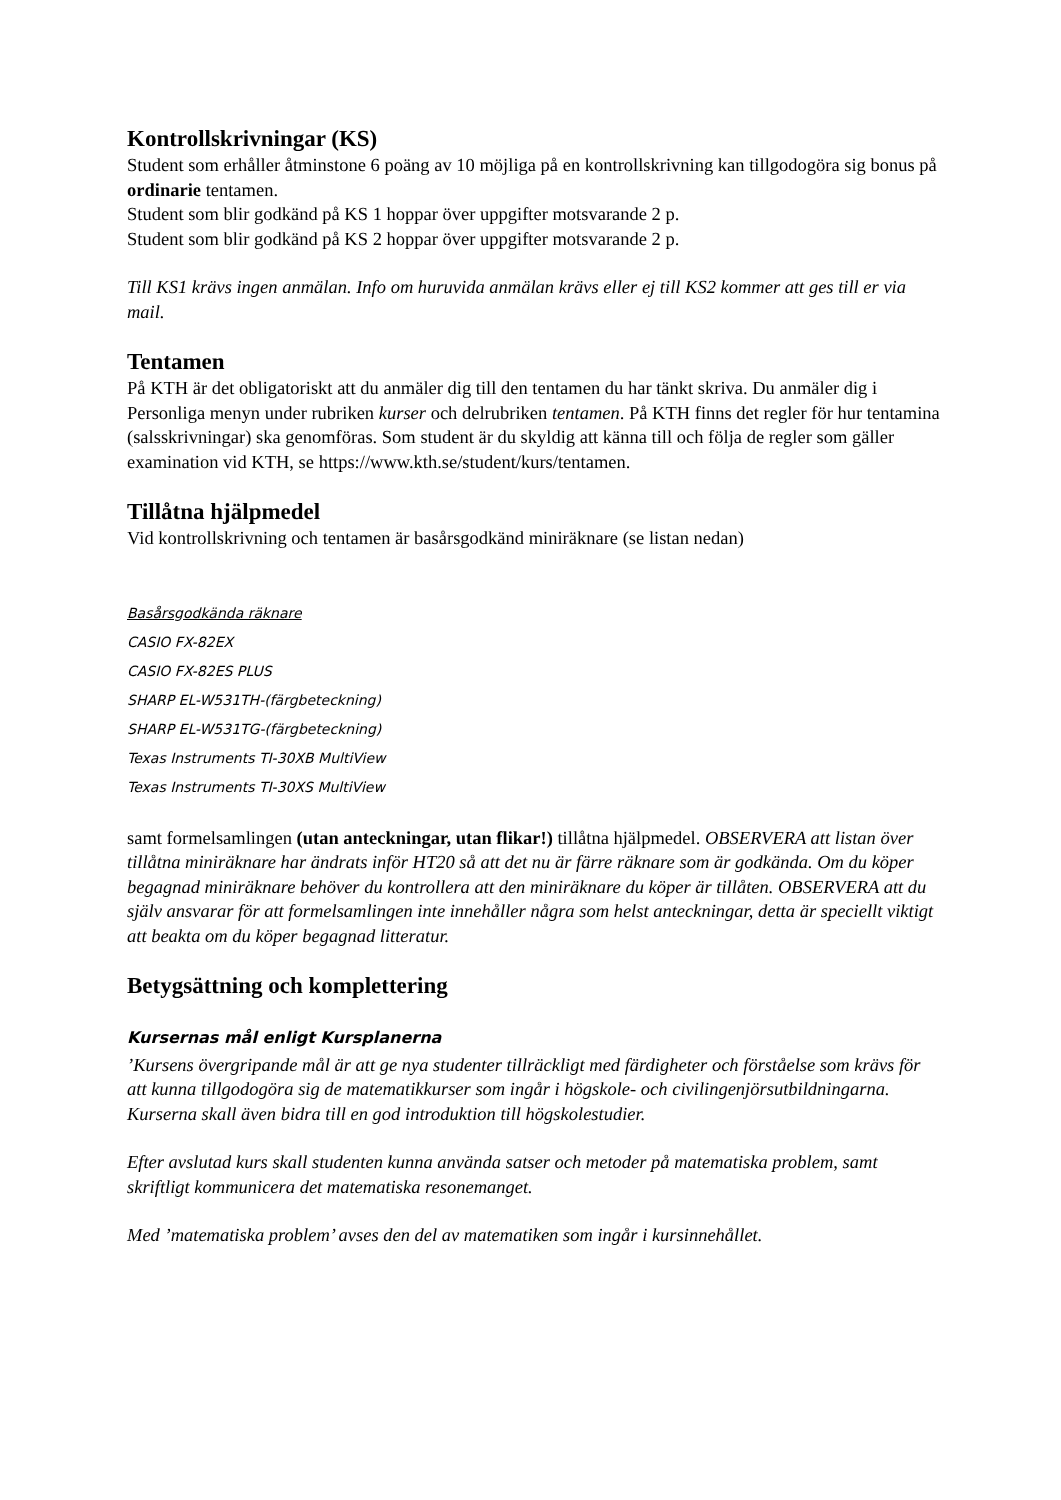Kontrollskrivningar (KS)
Student som erhåller åtminstone 6 poäng av 10 möjliga på en kontrollskrivning kan tillgodogöra sig bonus på ordinarie tentamen.
Student som blir godkänd på KS 1 hoppar över uppgifter motsvarande 2 p.
Student som blir godkänd på KS 2 hoppar över uppgifter motsvarande 2 p.
Till KS1 krävs ingen anmälan. Info om huruvida anmälan krävs eller ej till KS2 kommer att ges till er via mail.
Tentamen
På KTH är det obligatoriskt att du anmäler dig till den tentamen du har tänkt skriva. Du anmäler dig i Personliga menyn under rubriken kurser och delrubriken tentamen. På KTH finns det regler för hur tentamina (salsskrivningar) ska genomföras. Som student är du skyldig att känna till och följa de regler som gäller examination vid KTH, se https://www.kth.se/student/kurs/tentamen.
Tillåtna hjälpmedel
Vid kontrollskrivning och tentamen är basårsgodkänd miniräknare (se listan nedan)
Basårsgodkända räknare
CASIO FX-82EX
CASIO FX-82ES PLUS
SHARP EL-W531TH-(färgbeteckning)
SHARP EL-W531TG-(färgbeteckning)
Texas Instruments TI-30XB MultiView
Texas Instruments TI-30XS MultiView
samt formelsamlingen (utan anteckningar, utan flikar!) tillåtna hjälpmedel. OBSERVERA att listan över tillåtna miniräknare har ändrats inför HT20 så att det nu är färre räknare som är godkända. Om du köper begagnad miniräknare behöver du kontrollera att den miniräknare du köper är tillåten. OBSERVERA att du själv ansvarar för att formelsamlingen inte innehåller några som helst anteckningar, detta är speciellt viktigt att beakta om du köper begagnad litteratur.
Betygsättning och komplettering
Kursernas mål enligt Kursplanerna
’Kursens övergripande mål är att ge nya studenter tillräckligt med färdigheter och förståelse som krävs för att kunna tillgodogöra sig de matematikkurser som ingår i högskole- och civilingenjörsutbildningarna. Kurserna skall även bidra till en god introduktion till högskolestudier.
Efter avslutad kurs skall studenten kunna använda satser och metoder på matematiska problem, samt skriftligt kommunicera det matematiska resonemanget.
Med ’matematiska problem’ avses den del av matematiken som ingår i kursinnehållet.